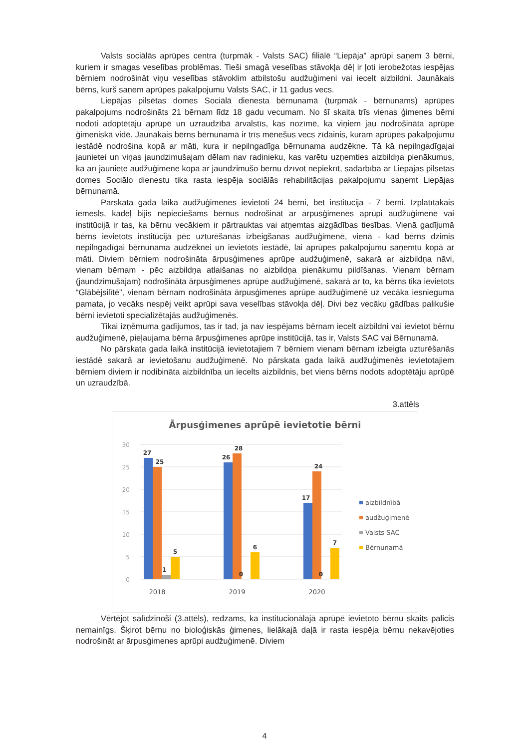Valsts sociālās aprūpes centra (turpmāk - Valsts SAC) filiālē “Liepāja” aprūpi saņem 3 bērni, kuriem ir smagas veselības problēmas. Tieši smagā veselības stāvokļa dēļ ir ļoti ierobežotas iespējas bērniem nodrošināt viņu veselības stāvoklim atbilstošu audžuģimeni vai iecelt aizbildni. Jaunākais bērns, kurš saņem aprūpes pakalpojumu Valsts SAC, ir 11 gadus vecs.
Liepājas pilsētas domes Sociālā dienesta bērnunamā (turpmāk - bērnunams) aprūpes pakalpojums nodrošināts 21 bērnam līdz 18 gadu vecumam. No šī skaita trīs vienas ģimenes bērni nodoti adoptētāju aprūpē un uzraudzībā ārvalstīs, kas nozīmē, ka viņiem jau nodrošināta aprūpe ģimeniskā vidē. Jaunākais bērns bērnunamā ir trīs mēnešus vecs zīdainis, kuram aprūpes pakalpojumu iestādē nodrošina kopā ar māti, kura ir nepilngadīga bērnunama audzēkne. Tā kā nepilngadīgajai jaunietei un viņas jaundzimušajam dēlam nav radinieku, kas varētu uzņemties aizbildņa pienākumus, kā arī jauniete audžuģimenē kopā ar jaundzimušo bērnu dzīvot nepiekrīt, sadarbībā ar Liepājas pilsētas domes Sociālo dienestu tika rasta iespēja sociālās rehabilitācijas pakalpojumu saņemt Liepājas bērnunamā.
Pārskata gada laikā audžuģimenēs ievietoti 24 bērni, bet institūcijā - 7 bērni. Izplatītākais iemesls, kādēļ bijis nepieciešams bērnus nodrošināt ar ārpusģimenes aprūpi audžuģimenē vai institūcijā ir tas, ka bērnu vecākiem ir pārtrauktas vai atņemtas aizgādības tiesības. Vienā gadījumā bērns ievietots institūcijā pēc uzturēšanās izbeigšanas audžuģimenē, vienā - kad bērns dzimis nepilngadīgai bērnunama audzēknei un ievietots iestādē, lai aprūpes pakalpojumu saņemtu kopā ar māti. Diviem bērniem nodrošināta ārpusģimenes aprūpe audžuģimenē, sakarā ar aizbildņa nāvi, vienam bērnam - pēc aizbildņa atlaišanas no aizbildņa pienākumu pildīšanas. Vienam bērnam (jaundzimušajam) nodrošināta ārpusģimenes aprūpe audžuģimenē, sakarā ar to, ka bērns tika ievietots “Glābējsilītē”, vienam bērnam nodrošināta ārpusģimenes aprūpe audžuģimenē uz vecāka iesnieguma pamata, jo vecāks nespēj veikt aprūpi sava veselības stāvokļa dēļ. Divi bez vecāku gādības palikušie bērni ievietoti specializētajās audžuģimenēs.
Tikai izņēmuma gadījumos, tas ir tad, ja nav iespējams bērnam iecelt aizbildni vai ievietot bērnu audžuģimenē, pieļaujama bērna ārpusģimenes aprūpe institūcijā, tas ir, Valsts SAC vai Bērnunamā.
No pārskata gada laikā institūcijā ievietotajiem 7 bērniem vienam bērnam izbeigta uzturēšanās iestādē sakarā ar ievietošanu audžuģimenē. No pārskata gada laikā audžuģimenēs ievietotajiem bērniem diviem ir nodibināta aizbildnība un iecelts aizbildnis, bet viens bērns nodots adoptētāju aprūpē un uzraudzībā.
3.attēls
Ārpusģimenes aprūpē ievietotie bērni
30
25
20
15
10
5
0
27
25
1
5
26
28
0
6
17
24
0
7
2018
2019
2020
aizbildnībā
audžuģimenē
Valsts SAC
Bērnunamā
Vērtējot salīdzinoši (3.attēls), redzams, ka institucionālajā aprūpē ievietoto bērnu skaits palicis nemainīgs. Šķirot bērnu no bioloģiskās ģimenes, lielākajā daļā ir rasta iespēja bērnu nekavējoties nodrošināt ar ārpusģimenes aprūpi audžuģimenē. Diviem
4